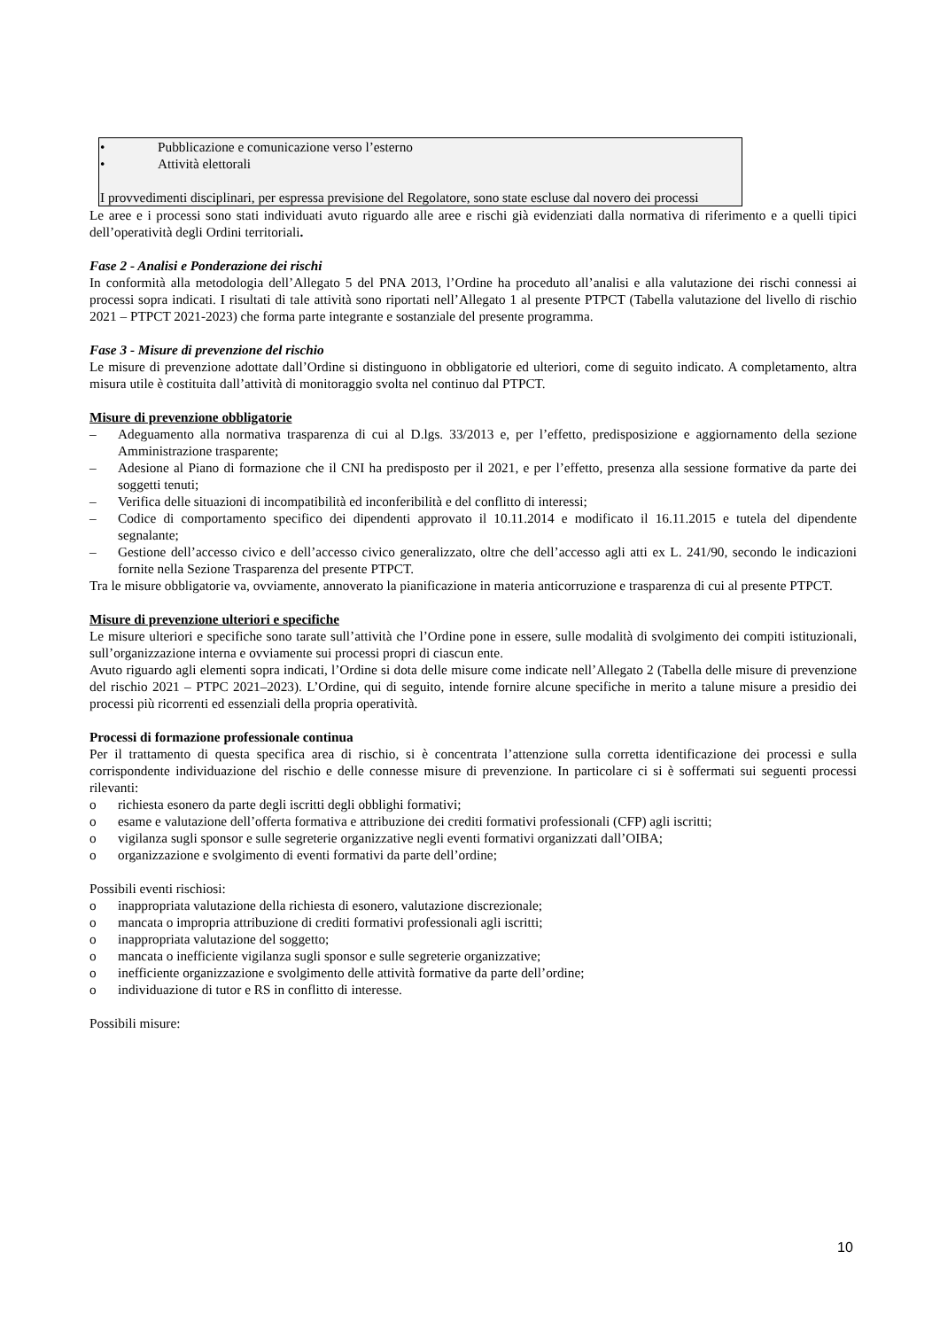• Pubblicazione e comunicazione verso l’esterno
• Attività elettorali
I provvedimenti disciplinari, per espressa previsione del Regolatore, sono state escluse dal novero dei processi
Le aree e i processi sono stati individuati avuto riguardo alle aree e rischi già evidenziati dalla normativa di riferimento e a quelli tipici dell’operatività degli Ordini territoriali.
Fase 2 - Analisi e Ponderazione dei rischi
In conformità alla metodologia dell’Allegato 5 del PNA 2013, l’Ordine ha proceduto all’analisi e alla valutazione dei rischi connessi ai processi sopra indicati. I risultati di tale attività sono riportati nell’Allegato 1 al presente PTPCT (Tabella valutazione del livello di rischio 2021 – PTPCT 2021-2023) che forma parte integrante e sostanziale del presente programma.
Fase 3 - Misure di prevenzione del rischio
Le misure di prevenzione adottate dall’Ordine si distinguono in obbligatorie ed ulteriori, come di seguito indicato. A completamento, altra misura utile è costituita dall’attività di monitoraggio svolta nel continuo dal PTPCT.
Misure di prevenzione obbligatorie
– Adeguamento alla normativa trasparenza di cui al D.lgs. 33/2013 e, per l’effetto, predisposizione e aggiornamento della sezione Amministrazione trasparente;
– Adesione al Piano di formazione che il CNI ha predisposto per il 2021, e per l’effetto, presenza alla sessione formative da parte dei soggetti tenuti;
– Verifica delle situazioni di incompatibilità ed inconferibilità e del conflitto di interessi;
– Codice di comportamento specifico dei dipendenti approvato il 10.11.2014 e modificato il 16.11.2015 e tutela del dipendente segnalante;
– Gestione dell’accesso civico e dell’accesso civico generalizzato, oltre che dell’accesso agli atti ex L. 241/90, secondo le indicazioni fornite nella Sezione Trasparenza del presente PTPCT.
Tra le misure obbligatorie va, ovviamente, annoverato la pianificazione in materia anticorruzione e trasparenza di cui al presente PTPCT.
Misure di prevenzione ulteriori e specifiche
Le misure ulteriori e specifiche sono tarate sull’attività che l’Ordine pone in essere, sulle modalità di svolgimento dei compiti istituzionali, sull’organizzazione interna e ovviamente sui processi propri di ciascun ente.
Avuto riguardo agli elementi sopra indicati, l’Ordine si dota delle misure come indicate nell’Allegato 2 (Tabella delle misure di prevenzione del rischio 2021 – PTPC 2021–2023). L’Ordine, qui di seguito, intende fornire alcune specifiche in merito a talune misure a presidio dei processi più ricorrenti ed essenziali della propria operatività.
Processi di formazione professionale continua
Per il trattamento di questa specifica area di rischio, si è concentrata l’attenzione sulla corretta identificazione dei processi e sulla corrispondente individuazione del rischio e delle connesse misure di prevenzione. In particolare ci si è soffermati sui seguenti processi rilevanti:
o richiesta esonero da parte degli iscritti degli obblighi formativi;
o esame e valutazione dell’offerta formativa e attribuzione dei crediti formativi professionali (CFP) agli iscritti;
o vigilanza sugli sponsor e sulle segreterie organizzative negli eventi formativi organizzati dall’OIBA;
o organizzazione e svolgimento di eventi formativi da parte dell’ordine;
Possibili eventi rischiosi:
o inappropriata valutazione della richiesta di esonero, valutazione discrezionale;
o mancata o impropria attribuzione di crediti formativi professionali agli iscritti;
o inappropriata valutazione del soggetto;
o mancata o inefficiente vigilanza sugli sponsor e sulle segreterie organizzative;
o inefficiente organizzazione e svolgimento delle attività formative da parte dell’ordine;
o individuazione di tutor e RS in conflitto di interesse.
Possibili misure:
10